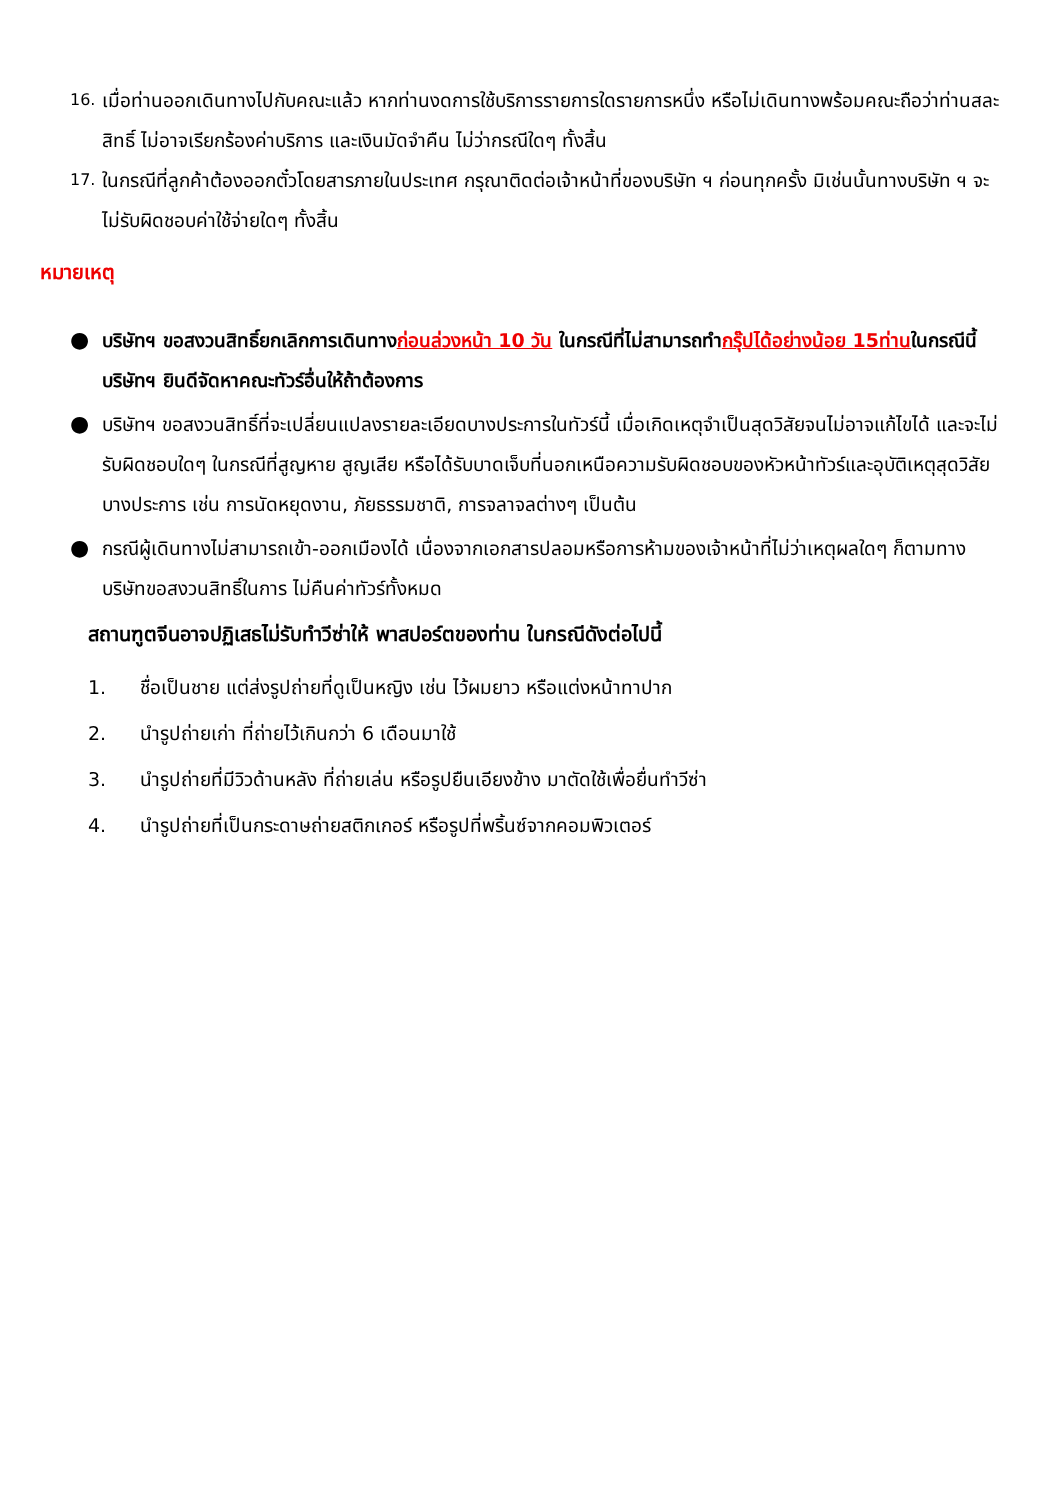16.
เมื่อท่านออกเดินทางไปกับคณะแล้ว หากท่านงดการใช้บริการรายการใดรายการหนึ่ง หรือไม่เดินทางพร้อมคณะถือว่าท่านสละสิทธิ์ ไม่อาจเรียกร้องค่าบริการ และเงินมัดจำคืน ไม่ว่ากรณีใดๆ ทั้งสิ้น
17.
ในกรณีที่ลูกค้าต้องออกตั๋วโดยสารภายในประเทศ กรุณาติดต่อเจ้าหน้าที่ของบริษัท ฯ ก่อนทุกครั้ง มิเช่นนั้นทางบริษัท ฯ จะไม่รับผิดชอบค่าใช้จ่ายใดๆ ทั้งสิ้น
หมายเหตุ
●
บริษัทฯ ขอสงวนสิทธิ์ยกเลิกการเดินทางก่อนล่วงหน้า 10 วัน ในกรณีที่ไม่สามารถทำกรุ๊ปได้อย่างน้อย 15ท่านในกรณีนี้บริษัทฯ ยินดีจัดหาคณะทัวร์อื่นให้ถ้าต้องการ
●
บริษัทฯ ขอสงวนสิทธิ์ที่จะเปลี่ยนแปลงรายละเอียดบางประการในทัวร์นี้ เมื่อเกิดเหตุจำเป็นสุดวิสัยจนไม่อาจแก้ไขได้ และจะไม่รับผิดชอบใดๆ ในกรณีที่สูญหาย สูญเสีย หรือได้รับบาดเจ็บที่นอกเหนือความรับผิดชอบของหัวหน้าทัวร์และอุบัติเหตุสุดวิสัยบางประการ เช่น การนัดหยุดงาน, ภัยธรรมชาติ, การจลาจลต่างๆ เป็นต้น
●
กรณีผู้เดินทางไม่สามารถเข้า-ออกเมืองได้ เนื่องจากเอกสารปลอมหรือการห้ามของเจ้าหน้าที่ไม่ว่าเหตุผลใดๆ ก็ตามทางบริษัทขอสงวนสิทธิ์ในการ ไม่คืนค่าทัวร์ทั้งหมด
สถานฑูตจีนอาจปฏิเสธไม่รับทำวีซ่าให้ พาสปอร์ตของท่าน ในกรณีดังต่อไปนี้
1. ชื่อเป็นชาย แต่ส่งรูปถ่ายที่ดูเป็นหญิง เช่น ไว้ผมยาว หรือแต่งหน้าทาปาก
2. นำรูปถ่ายเก่า ที่ถ่ายไว้เกินกว่า 6 เดือนมาใช้
3. นำรูปถ่ายที่มีวิวด้านหลัง ที่ถ่ายเล่น หรือรูปยืนเอียงข้าง มาตัดใช้เพื่อยื่นทำวีซ่า
4. นำรูปถ่ายที่เป็นกระดาษถ่ายสติกเกอร์ หรือรูปที่พริ้นซ์จากคอมพิวเตอร์